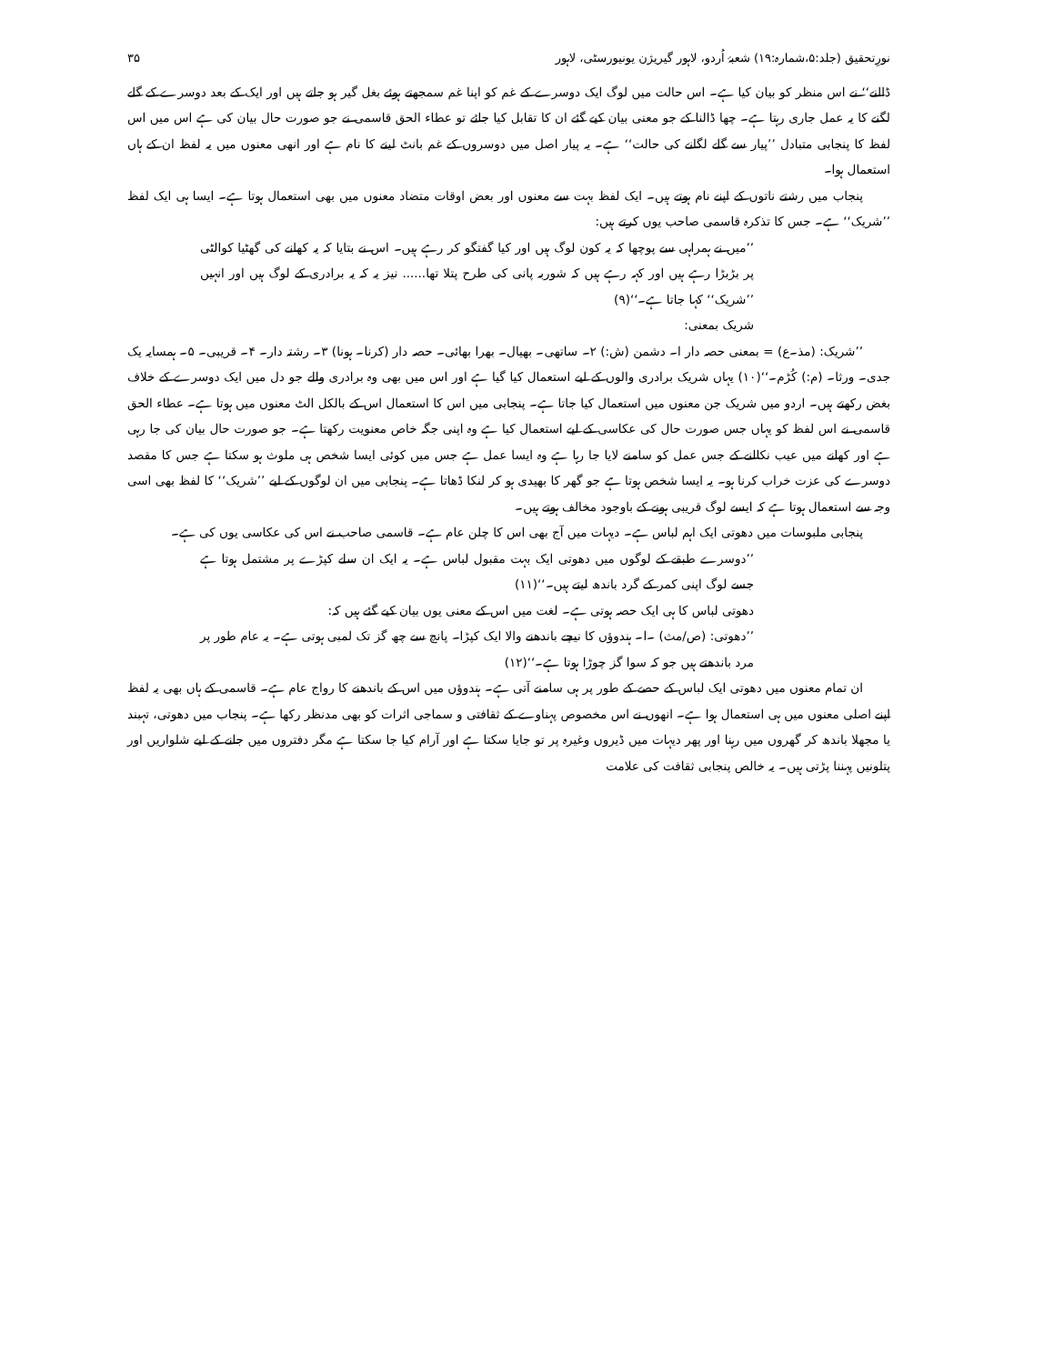نورِتحقیق (جلد:۵،شمارہ:۱۹) شعبۂ اُردو، لاہور گیریژن یونیورسٹی، لاہور ۳۵
ڈالنے‘‘ نے اس منظر کو بیان کیا ہے۔ اس حالت میں لوگ ایک دوسرے کے غم کو اپنا غم سمجھتے ہوئے بغل گیر ہو جاتے ہیں اور ایک کے بعد دوسرے کے گلے لگنے کا یہ عمل جاری رہتا ہے۔ چھا ڈالنا کے جو معنی بیان کیے گئے ان کا تقابل کیا جائے تو عطاء الحق قاسمی نے جو صورت حال بیان کی ہے اس میں اس لفظ کا پنجابی متبادل ’’پیار سے گلے لگانے کی حالت‘‘ ہے۔ یہ پیار اصل میں دوسروں کے غم بانٹ لینے کا نام ہے اور انھی معنوں میں یہ لفظ ان کے ہاں استعمال ہوا۔
پنجاب میں رشتے ناتوں کے اپنے نام ہوتے ہیں۔ ایک لفظ بہت سے معنوں اور بعض اوقات متضاد معنوں میں بھی استعمال ہوتا ہے۔ ایسا ہی ایک لفظ ’’شریک‘‘ ہے۔ جس کا تذکرہ قاسمی صاحب یوں کرتے ہیں:
’’میں نے ہمراہی سے پوچھا کہ یہ کون لوگ ہیں اور کیا گفتگو کر رہے ہیں۔ اس نے بتایا کہ یہ کھانے کی گھٹیا کوالٹی پر بڑبڑا رہے ہیں اور کہہ رہے ہیں کہ شوربہ پانی کی طرح پتلا تھا...... نیز یہ کہ یہ برادری کے لوگ ہیں اور انہیں ’’شریک‘‘ کہا جاتا ہے۔‘‘(۹)
شریک بمعنی:
’’شریک: (مذ۔ع) = بمعنی حصہ دار ا۔ دشمن (ش:) ۲۔ ساتھی۔ بھیال۔ بھرا بھائی۔ حصہ دار (کرنا۔ ہونا) ۳۔ رشتہ دار۔ ۴۔ قریبی۔ ۵۔ ہمسایہ یک جدی۔ ورثا۔ (م:) کُڑم۔‘‘(۱۰) یہاں شریک برادری والوں کے لیے استعمال کیا گیا ہے اور اس میں بھی وہ برادری والے جو دل میں ایک دوسرے کے خلاف بغض رکھتے ہیں۔ اردو میں شریک جن معنوں میں استعمال کیا جاتا ہے۔ پنجابی میں اس کا استعمال اس کے بالکل الٹ معنوں میں ہوتا ہے۔ عطاء الحق قاسمی نے اس لفظ کو یہاں جس صورت حال کی عکاسی کے لیے استعمال کیا ہے وہ اپنی جگہ خاص معنویت رکھتا ہے۔ جو صورت حال بیان کی جا رہی ہے اور کھانے میں عیب نکالنے کے جس عمل کو سامنے لایا جا رہا ہے وہ ایسا عمل ہے جس میں کوئی ایسا شخص ہی ملوث ہو سکتا ہے جس کا مقصد دوسرے کی عزت خراب کرنا ہو۔ یہ ایسا شخص ہوتا ہے جو گھر کا بھیدی ہو کر لنکا ڈھاتا ہے۔ پنجابی میں ان لوگوں کے لیے ’’شریک‘‘ کا لفظ بھی اسی وجہ سے استعمال ہوتا ہے کہ ایسے لوگ قریبی ہونے کے باوجود مخالف ہوتے ہیں۔
پنجابی ملبوسات میں دھوتی ایک اہم لباس ہے۔ دیہات میں آج بھی اس کا چلن عام ہے۔ قاسمی صاحب نے اس کی عکاسی یوں کی ہے۔
’’دوسرے طبقے کے لوگوں میں دھوتی ایک بہت مقبول لباس ہے۔ یہ ایک ان سلے کپڑے پر مشتمل ہوتا ہے جسے لوگ اپنی کمر کے گرد باندھ لیتے ہیں۔‘‘(۱۱)
دھوتی لباس کا ہی ایک حصہ ہوتی ہے۔ لغت میں اس کے معنی یوں بیان کیے گئے ہیں کہ:
’’دھوتی: (ص/مث) ۔ا۔ ہندوؤں کا نیچے باندھنے والا ایک کپڑا۔ پانچ سے چھ گز تک لمبی ہوتی ہے۔ یہ عام طور پر مرد باندھتے ہیں جو کہ سوا گز چوڑا ہوتا ہے۔‘‘(۱۲)
ان تمام معنوں میں دھوتی ایک لباس کے حصے کے طور پر ہی سامنے آتی ہے۔ ہندوؤں میں اس کے باندھنے کا رواج عام ہے۔ قاسمی کے ہاں بھی یہ لفظ اپنے اصلی معنوں میں ہی استعمال ہوا ہے۔ انھوں نے اس مخصوص پہناوے کے ثقافتی و سماجی اثرات کو بھی مدنظر رکھا ہے۔ پنجاب میں دھوتی، تہبند یا مجھلا باندھ کر گھروں میں رہنا اور پھر دیہات میں ڈیروں وغیرہ پر تو جایا سکتا ہے اور آرام کیا جا سکتا ہے مگر دفتروں میں جانے کے لیے شلواریں اور پتلونیں پہننا پڑتی ہیں۔ یہ خالص پنجابی ثقافت کی علامت